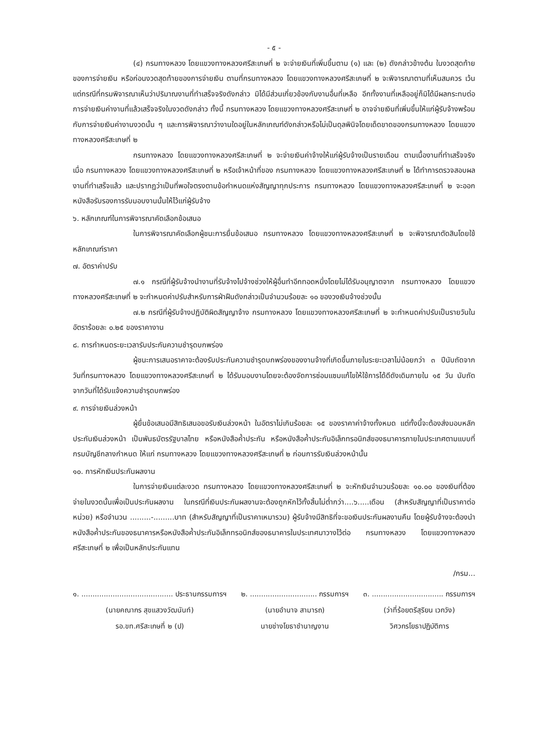- ๕ -
(๔) กรมทางหลวง โดยแขวงทางหลวงศรีสะเกษที่ ๒ จะจ่ายเงินที่เพิ่มขึ้นตาม (๑) และ (๒) ดังกล่าวข้างต้น ในงวดสุดท้ายของการจ่ายเงิน หรือก่อนงวดสุดท้ายของการจ่ายเงิน ตามที่กรมทางหลวง โดยแขวงทางหลวงศรีสะเกษที่ ๒ จะพิจารณาตามที่เห็นสมควร เว้นแต่กรณีที่กรมพิจารณาเห็นว่าปริมาณงานที่ทำเสร็จจริงดังกล่าว มิได้มีส่วนเกี่ยวข้องกับงานอื่นที่เหลือ อีกทั้งงานที่เหลืออยู่ก็มิได้มีผลกระทบต่อการจ่ายเงินค่างานที่แล้วเสร็จจริงในงวดดังกล่าว ทั้งนี้ กรมทางหลวง โดยแขวงทางหลวงศรีสะเกษที่ ๒ อาจจ่ายเงินที่เพิ่มขึ้นให้แก่ผู้รับจ้างพร้อมกับการจ่ายเงินค่างานงวดนั้น ๆ และการพิจารณาว่างานใดอยู่ในหลักเกณฑ์ดังกล่าวหรือไม่เป็นดุลพินิจโดยเด็ดขาดของกรมทางหลวง โดยแขวงทางหลวงศรีสะเกษที่ ๒
กรมทางหลวง โดยแขวงทางหลวงศรีสะเกษที่ ๒ จะจ่ายเงินค่าจ้างให้แก่ผู้รับจ้างเป็นรายเดือน ตามเนื้องานที่ทำเสร็จจริงเมื่อ กรมทางหลวง โดยแขวงทางหลวงศรีสะเกษที่ ๒ หรือเจ้าหน้าที่ของ กรมทางหลวง โดยแขวงทางหลวงศรีสะเกษที่ ๒ ได้ทำการตรวจสอบผลงานที่ทำเสร็จแล้ว และปรากฏว่าเป็นที่พอใจตรงตามข้อกำหนดแห่งสัญญาทุกประการ กรมทางหลวง โดยแขวงทางหลวงศรีสะเกษที่ ๒ จะออกหนังสือรับรองการรับมอบงานนั้นให้ไว้แก่ผู้รับจ้าง
๖. หลักเกณฑ์ในการพิจารณาคัดเลือกข้อเสนอ
ในการพิจารณาคัดเลือกผู้ชนะการยื่นข้อเสนอ กรมทางหลวง โดยแขวงทางหลวงศรีสะเกษที่ ๒ จะพิจารณาตัดสินโดยใช้หลักเกณฑ์ราคา
๗. อัตราค่าปรับ
๗.๑ กรณีที่ผู้รับจ้างนำงานที่รับจ้างไปจ้างช่วงให้ผู้อื่นทำอีกทอดหนึ่งโดยไม่ได้รับอนุญาตจาก กรมทางหลวง โดยแขวงทางหลวงศรีสะเกษที่ ๒ จะกำหนดค่าปรับสำหรับการฝ่าฝืนดังกล่าวเป็นจำนวนร้อยละ ๑๐ ของวงเงินจ้างช่วงนั้น
๗.๒ กรณีที่ผู้รับจ้างปฏิบัติผิดสัญญาจ้าง กรมทางหลวง โดยแขวงทางหลวงศรีสะเกษที่ ๒ จะกำหนดค่าปรับเป็นรายวันในอัตราร้อยละ ๐.๒๕ ของราคางาน
๘. การกำหนดระยะเวลารับประกันความชำรุดบกพร่อง
ผู้ชนะการเสนอราคาจะต้องรับประกันความชำรุดบกพร่องของงานจ้างที่เกิดขึ้นภายในระยะเวลาไม่น้อยกว่า ๓ ปีนับถัดจากวันที่กรมทางหลวง โดยแขวงทางหลวงศรีสะเกษที่ ๒ ได้รับมอบงานโดยจะต้องจัดการซ่อมแซมแก้ไขให้ใช้การได้ดีดังเดิมภายใน ๑๕ วัน นับถัดจากวันที่ได้รับแจ้งความชำรุดบกพร่อง
๙. การจ่ายเงินล่วงหน้า
ผู้ยื่นข้อเสนอมีสิทธิเสนอขอรับเงินล่วงหน้า ในอัตราไม่เกินร้อยละ ๑๕ ของราคาค่าจ้างทั้งหมด แต่ทั้งนี้จะต้องส่งมอบหลักประกันเงินล่วงหน้า เป็นพันธบัตรรัฐบาลไทย หรือหนังสือค้ำประกัน หรือหนังสือค้ำประกันอิเล็กทรอนิกส์ของธนาคารภายในประเทศตามแบบที่กรมบัญชีกลางกำหนด ให้แก่ กรมทางหลวง โดยแขวงทางหลวงศรีสะเกษที่ ๒ ก่อนการรับเงินล่วงหน้านั้น
๑๐. การหักเงินประกันผลงาน
ในการจ่ายเงินแต่ละงวด กรมทางหลวง โดยแขวงทางหลวงศรีสะเกษที่ ๒ จะหักเงินจำนวนร้อยละ ๑๐.๐๐ ของเงินที่ต้องจ่ายในงวดนั้นเพื่อเป็นประกันผลงาน ในกรณีที่เงินประกันผลงานจะต้องถูกหักไว้ทั้งสิ้นไม่ต่ำกว่า....๖.....เดือน (สำหรับสัญญาที่เป็นราคาต่อหน่วย) หรือจำนวน .........-.........บาท (สำหรับสัญญาที่เป็นราคาเหมารวม) ผู้รับจ้างมีสิทธิที่จะขอเงินประกันผลงานคืน โดยผู้รับจ้างจะต้องนำหนังสือค้ำประกันของธนาคารหรือหนังสือค้ำประกันอิเล็กทรอนิกส์ของธนาคารในประเทศมาวางไว้ต่อ กรมทางหลวง โดยแขวงทางหลวงศรีสะเกษที่ ๒ เพื่อเป็นหลักประกันแทน
/กรม...
๑. ......................................... ประธานกรรมการฯ
(นายคณากร สุขแสวงวัฒนันท์)
รอ.ขท.ศรีสะเกษที่ ๒ (ป)
๒. .............................. กรรมการฯ
(นายอำนาจ สามารถ)
นายช่างโยธาชำนาญงาน
๓. ................................ กรรมการฯ
(ว่าที่ร้อยตรีสุริยน เวกวัง)
วิศวกรโยธาปฏิบัติการ